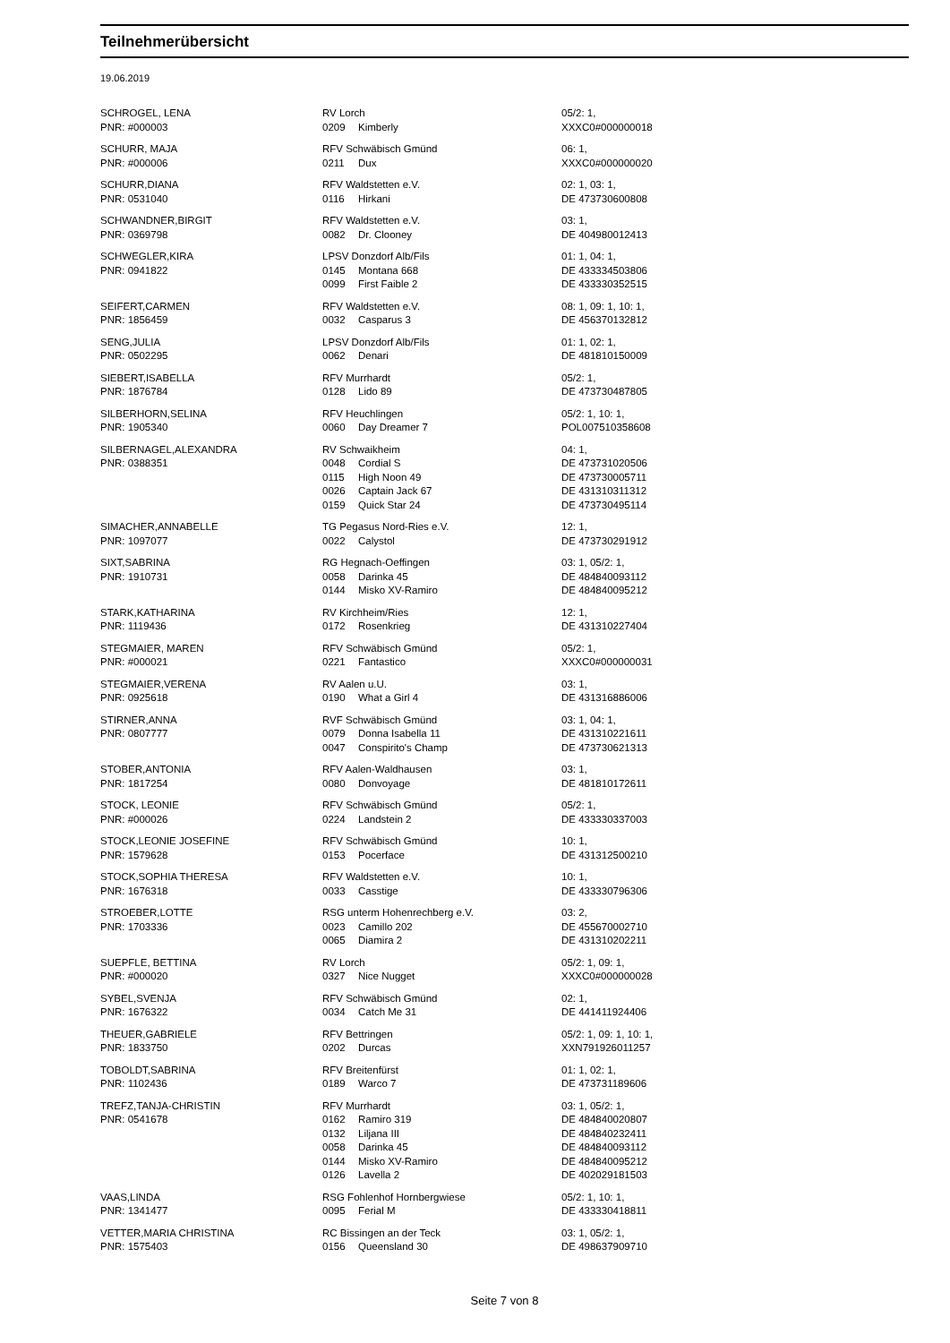Teilnehmerübersicht
19.06.2019
| SCHROGEL, LENA | RV Lorch | | 05/2: 1, |
| PNR: #000003 | 0209 | Kimberly | XXXC0#000000018 |
| SCHURR, MAJA | RFV Schwäbisch Gmünd | | 06: 1, |
| PNR: #000006 | 0211 | Dux | XXXC0#000000020 |
| SCHURR,DIANA | RFV Waldstetten e.V. | | 02: 1, 03: 1, |
| PNR: 0531040 | 0116 | Hirkani | DE 473730600808 |
| SCHWANDNER,BIRGIT | RFV Waldstetten e.V. | | 03: 1, |
| PNR: 0369798 | 0082 | Dr. Clooney | DE 404980012413 |
| SCHWEGLER,KIRA | LPSV Donzdorf Alb/Fils | | 01: 1, 04: 1, |
| PNR: 0941822 | 0145 | Montana 668 | DE 433334503806 |
| | 0099 | First Faible 2 | DE 433330352515 |
| SEIFERT,CARMEN | RFV Waldstetten e.V. | | 08: 1, 09: 1, 10: 1, |
| PNR: 1856459 | 0032 | Casparus 3 | DE 456370132812 |
| SENG,JULIA | LPSV Donzdorf Alb/Fils | | 01: 1, 02: 1, |
| PNR: 0502295 | 0062 | Denari | DE 481810150009 |
| SIEBERT,ISABELLA | RFV Murrhardt | | 05/2: 1, |
| PNR: 1876784 | 0128 | Lido 89 | DE 473730487805 |
| SILBERHORN,SELINA | RFV Heuchlingen | | 05/2: 1, 10: 1, |
| PNR: 1905340 | 0060 | Day Dreamer 7 | POL007510358608 |
| SILBERNAGEL,ALEXANDRA | RV Schwaikheim | | 04: 1, |
| PNR: 0388351 | 0048 | Cordial S | DE 473731020506 |
| | 0115 | High Noon 49 | DE 473730005711 |
| | 0026 | Captain Jack 67 | DE 431310311312 |
| | 0159 | Quick Star 24 | DE 473730495114 |
| SIMACHER,ANNABELLE | TG Pegasus Nord-Ries e.V. | | 12: 1, |
| PNR: 1097077 | 0022 | Calystol | DE 473730291912 |
| SIXT,SABRINA | RG Hegnach-Oeffingen | | 03: 1, 05/2: 1, |
| PNR: 1910731 | 0058 | Darinka 45 | DE 484840093112 |
| | 0144 | Misko XV-Ramiro | DE 484840095212 |
| STARK,KATHARINA | RV Kirchheim/Ries | | 12: 1, |
| PNR: 1119436 | 0172 | Rosenkrieg | DE 431310227404 |
| STEGMAIER, MAREN | RFV Schwäbisch Gmünd | | 05/2: 1, |
| PNR: #000021 | 0221 | Fantastico | XXXC0#000000031 |
| STEGMAIER,VERENA | RV Aalen u.U. | | 03: 1, |
| PNR: 0925618 | 0190 | What a Girl 4 | DE 431316886006 |
| STIRNER,ANNA | RVF Schwäbisch Gmünd | | 03: 1, 04: 1, |
| PNR: 0807777 | 0079 | Donna Isabella 11 | DE 431310221611 |
| | 0047 | Conspirito's Champ | DE 473730621313 |
| STOBER,ANTONIA | RFV Aalen-Waldhausen | | 03: 1, |
| PNR: 1817254 | 0080 | Donvoyage | DE 481810172611 |
| STOCK, LEONIE | RFV Schwäbisch Gmünd | | 05/2: 1, |
| PNR: #000026 | 0224 | Landstein 2 | DE 433330337003 |
| STOCK,LEONIE JOSEFINE | RFV Schwäbisch Gmünd | | 10: 1, |
| PNR: 1579628 | 0153 | Pocerface | DE 431312500210 |
| STOCK,SOPHIA THERESA | RFV Waldstetten e.V. | | 10: 1, |
| PNR: 1676318 | 0033 | Casstige | DE 433330796306 |
| STROEBER,LOTTE | RSG unterm Hohenrechberg e.V. | | 03: 2, |
| PNR: 1703336 | 0023 | Camillo 202 | DE 455670002710 |
| | 0065 | Diamira 2 | DE 431310202211 |
| SUEPFLE, BETTINA | RV Lorch | | 05/2: 1, 09: 1, |
| PNR: #000020 | 0327 | Nice Nugget | XXXC0#000000028 |
| SYBEL,SVENJA | RFV Schwäbisch Gmünd | | 02: 1, |
| PNR: 1676322 | 0034 | Catch Me 31 | DE 441411924406 |
| THEUER,GABRIELE | RFV Bettringen | | 05/2: 1, 09: 1, 10: 1, |
| PNR: 1833750 | 0202 | Durcas | XXN791926011257 |
| TOBOLDT,SABRINA | RFV Breitenfürst | | 01: 1, 02: 1, |
| PNR: 1102436 | 0189 | Warco 7 | DE 473731189606 |
| TREFZ,TANJA-CHRISTIN | RFV Murrhardt | | 03: 1, 05/2: 1, |
| PNR: 0541678 | 0162 | Ramiro 319 | DE 484840020807 |
| | 0132 | Liljana III | DE 484840232411 |
| | 0058 | Darinka 45 | DE 484840093112 |
| | 0144 | Misko XV-Ramiro | DE 484840095212 |
| | 0126 | Lavella 2 | DE 402029181503 |
| VAAS,LINDA | RSG Fohlenhof Hornbergwiese | | 05/2: 1, 10: 1, |
| PNR: 1341477 | 0095 | Ferial M | DE 433330418811 |
| VETTER,MARIA CHRISTINA | RC Bissingen an der Teck | | 03: 1, 05/2: 1, |
| PNR: 1575403 | 0156 | Queensland 30 | DE 498637909710 |
Seite 7 von 8